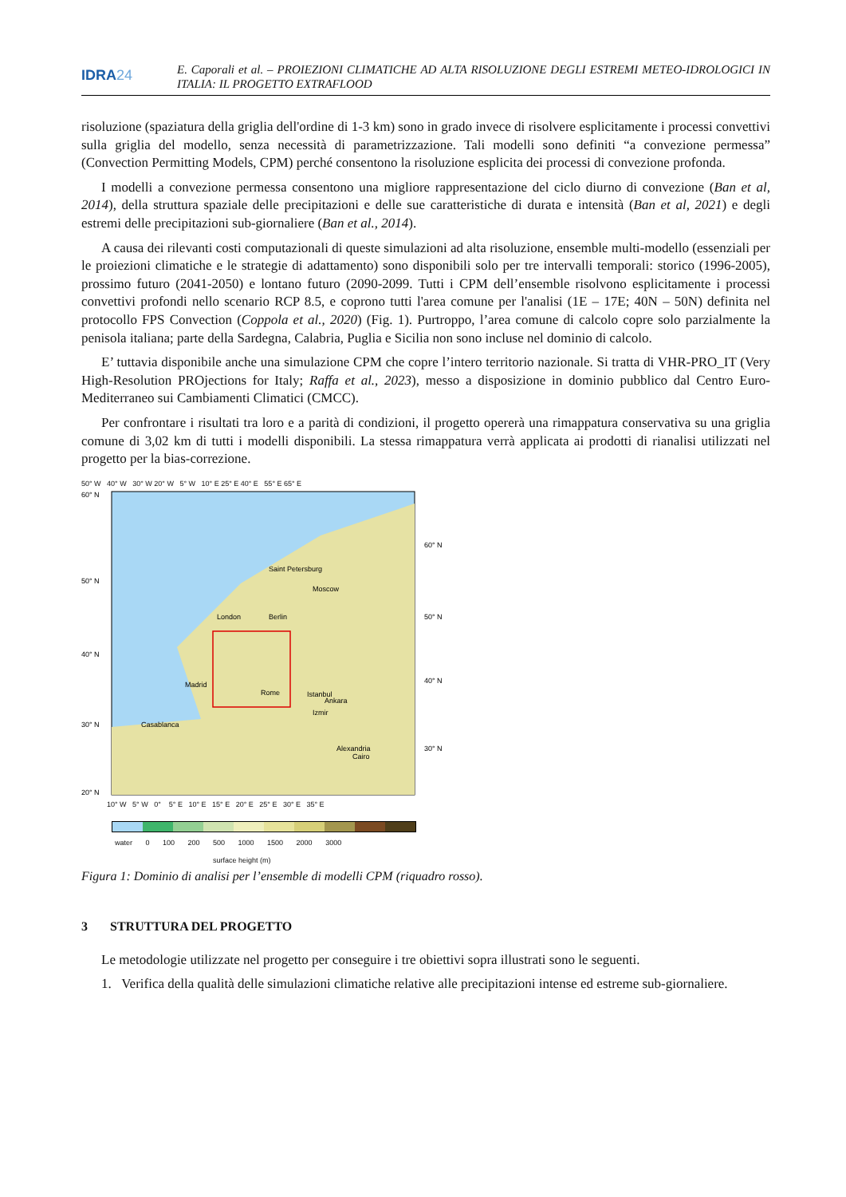IDRA24
E. Caporali et al. – PROIEZIONI CLIMATICHE AD ALTA RISOLUZIONE DEGLI ESTREMI METEO-IDROLOGICI IN ITALIA: IL PROGETTO EXTRAFLOOD
risoluzione (spaziatura della griglia dell'ordine di 1-3 km) sono in grado invece di risolvere esplicitamente i processi convettivi sulla griglia del modello, senza necessità di parametrizzazione. Tali modelli sono definiti “a convezione permessa” (Convection Permitting Models, CPM) perché consentono la risoluzione esplicita dei processi di convezione profonda.
I modelli a convezione permessa consentono una migliore rappresentazione del ciclo diurno di convezione (Ban et al, 2014), della struttura spaziale delle precipitazioni e delle sue caratteristiche di durata e intensità (Ban et al, 2021) e degli estremi delle precipitazioni sub-giornaliere (Ban et al., 2014).
A causa dei rilevanti costi computazionali di queste simulazioni ad alta risoluzione, ensemble multi-modello (essenziali per le proiezioni climatiche e le strategie di adattamento) sono disponibili solo per tre intervalli temporali: storico (1996-2005), prossimo futuro (2041-2050) e lontano futuro (2090-2099. Tutti i CPM dell’ensemble risolvono esplicitamente i processi convettivi profondi nello scenario RCP 8.5, e coprono tutti l'area comune per l'analisi (1E – 17E; 40N – 50N) definita nel protocollo FPS Convection (Coppola et al., 2020) (Fig. 1). Purtroppo, l’area comune di calcolo copre solo parzialmente la penisola italiana; parte della Sardegna, Calabria, Puglia e Sicilia non sono incluse nel dominio di calcolo.
E’ tuttavia disponibile anche una simulazione CPM che copre l’intero territorio nazionale. Si tratta di VHR-PRO_IT (Very High-Resolution PROjections for Italy; Raffa et al., 2023), messo a disposizione in dominio pubblico dal Centro Euro-Mediterraneo sui Cambiamenti Climatici (CMCC).
Per confrontare i risultati tra loro e a parità di condizioni, il progetto opererà una rimappatura conservativa su una griglia comune di 3,02 km di tutti i modelli disponibili. La stessa rimappatura verrà applicata ai prodotti di rianalisi utilizzati nel progetto per la bias-correzione.
50° W 40° W 30° W 20° W 5° W 10° E 25° E 40° E 55° E 65° E
60° N
50° N
40° N
30° N
60° N
50° N
40° N
30° N
20° N
Saint Petersburg
Moscow
London
Berlin
Madrid
Rome
Istanbul
Ankara
Izmir
Casablanca
Alexandria
Cairo
10° W 5° W 0° 5° E 10° E 15° E 20° E 25° E 30° E 35° E
water 0 100 200 500 1000 1500 2000 3000
surface height (m)
Figura 1: Dominio di analisi per l’ensemble di modelli CPM (riquadro rosso).
3 STRUTTURA DEL PROGETTO
Le metodologie utilizzate nel progetto per conseguire i tre obiettivi sopra illustrati sono le seguenti.
1. Verifica della qualità delle simulazioni climatiche relative alle precipitazioni intense ed estreme sub-giornaliere.